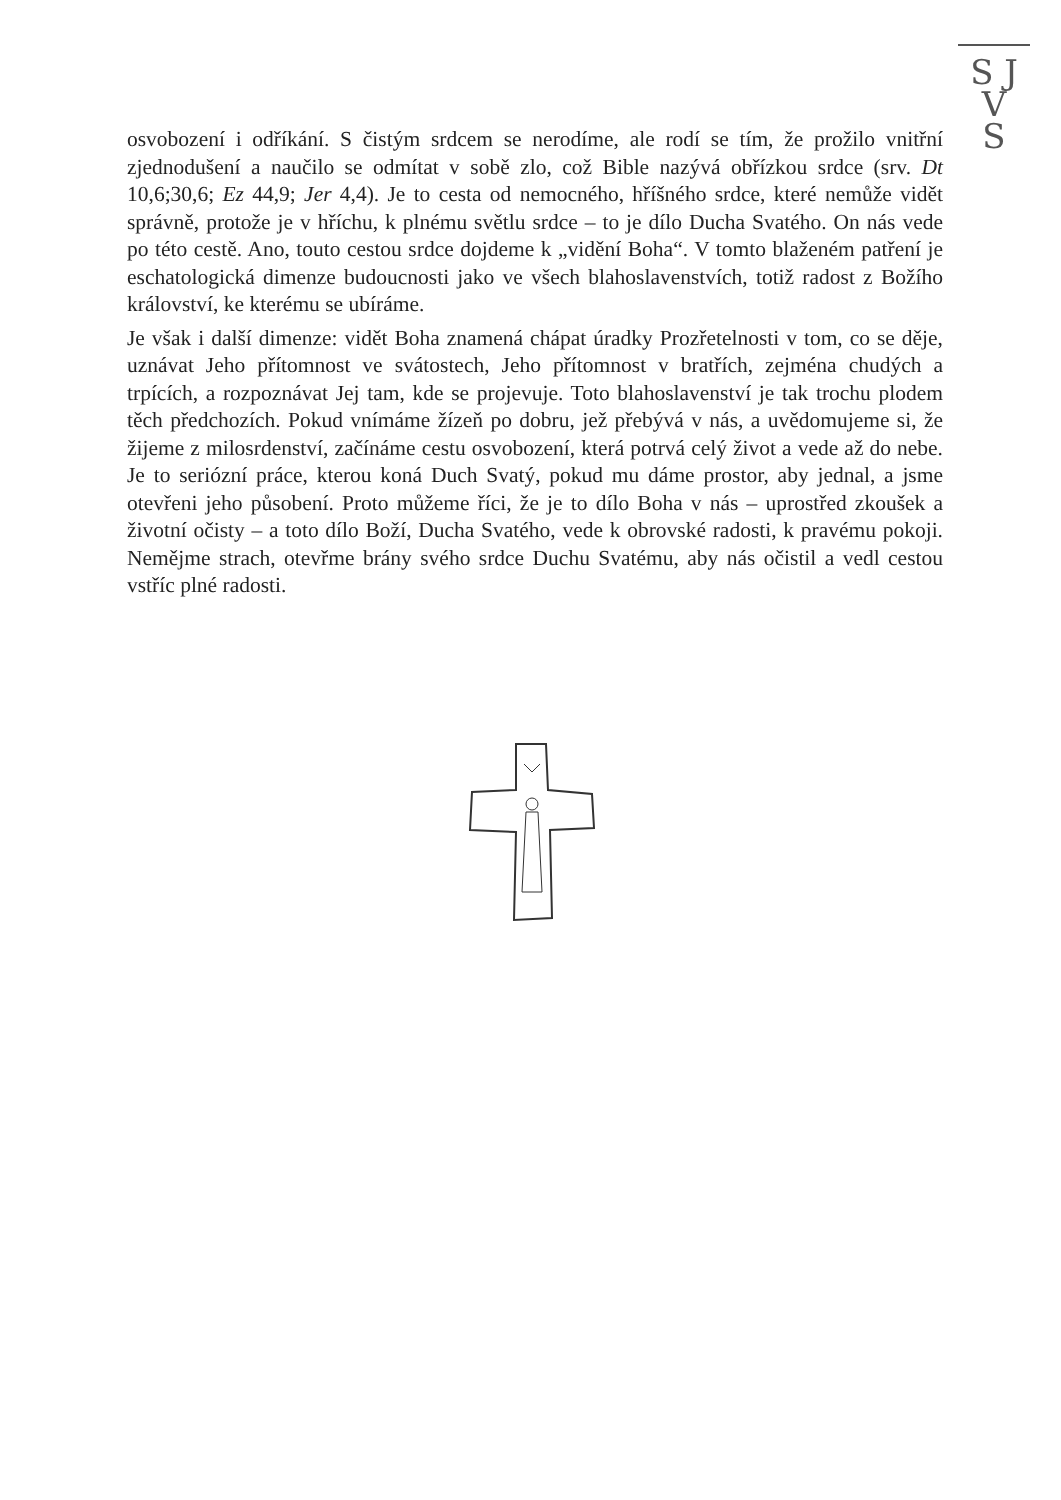S J
V
S
osvobození i odříkání. S čistým srdcem se nerodíme, ale rodí se tím, že prožilo vnitřní zjednodušení a naučilo se odmítat v sobě zlo, což Bible nazývá obřízkou srdce (srv. Dt 10,6;30,6; Ez 44,9; Jer 4,4). Je to cesta od nemocného, hříšného srdce, které nemůže vidět správně, protože je v hříchu, k plnému světlu srdce – to je dílo Ducha Svatého. On nás vede po této cestě. Ano, touto cestou srdce dojdeme k „vidění Boha“. V tomto blaženém patření je eschatologická dimenze budoucnosti jako ve všech blahoslavenstvích, totiž radost z Božího království, ke kterému se ubíráme.
Je však i další dimenze: vidět Boha znamená chápat úradky Prozřetelnosti v tom, co se děje, uznávat Jeho přítomnost ve svátostech, Jeho přítomnost v bratřích, zejména chudých a trpících, a rozpoznávat Jej tam, kde se projevuje. Toto blahoslavenství je tak trochu plodem těch předchozích. Pokud vnímáme žízeň po dobru, jež přebývá v nás, a uvědomujeme si, že žijeme z milosrdenství, začínáme cestu osvobození, která potrvá celý život a vede až do nebe. Je to seriózní práce, kterou koná Duch Svatý, pokud mu dáme prostor, aby jednal, a jsme otevřeni jeho působení. Proto můžeme říci, že je to dílo Boha v nás – uprostřed zkoušek a životní očisty – a toto dílo Boží, Ducha Svatého, vede k obrovské radosti, k pravému pokoji. Nemějme strach, otevřme brány svého srdce Duchu Svatému, aby nás očistil a vedl cestou vstříc plné radosti.